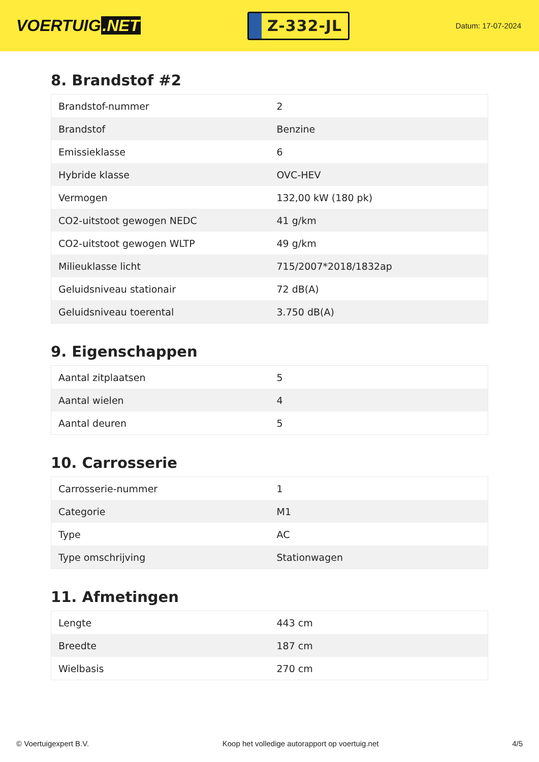VOERTUIG.NET
Z-332-JL
Datum: 17-07-2024
8. Brandstof #2
| Brandstof-nummer | 2 |
| Brandstof | Benzine |
| Emissieklasse | 6 |
| Hybride klasse | OVC-HEV |
| Vermogen | 132,00 kW (180 pk) |
| CO2-uitstoot gewogen NEDC | 41 g/km |
| CO2-uitstoot gewogen WLTP | 49 g/km |
| Milieuklasse licht | 715/2007*2018/1832ap |
| Geluidsniveau stationair | 72 dB(A) |
| Geluidsniveau toerental | 3.750 dB(A) |
9. Eigenschappen
| Aantal zitplaatsen | 5 |
| Aantal wielen | 4 |
| Aantal deuren | 5 |
10. Carrosserie
| Carrosserie-nummer | 1 |
| Categorie | M1 |
| Type | AC |
| Type omschrijving | Stationwagen |
11. Afmetingen
| Lengte | 443 cm |
| Breedte | 187 cm |
| Wielbasis | 270 cm |
© Voertuigexpert B.V. Koop het volledige autorapport op voertuig.net 4/5